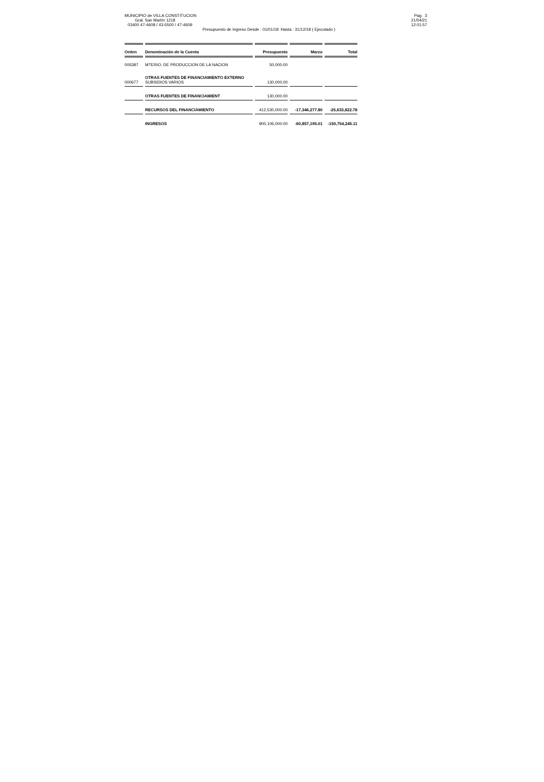MUNICIPIO de VILLA CONSTITUCION
Gral. San Martín 1218
03400 47-4608 / 43-5500 / 47-4609
Pag. 3
21/04/21
12:01:57
Presupuesto de Ingreso Desde : 01/01/18 Hasta : 31/12/18 ( Ejecutado )
| Orden | Denominación de la Cuenta | Presupuesto | Marzo | Total |
| --- | --- | --- | --- | --- |
| 005387 | MTERIO. DE PRODUCCION DE LA NACION | 50,000.00 | | |
| 000677 | OTRAS FUENTES DE FINANCIAMIENTO EXTERNO SUBSIDIOS VARIOS | 130,000.00 | | |
| | OTRAS FUENTES DE FINANCIAMIENT | 130,000.00 | | |
| | RECURSOS DEL FINANCIAMIENTO | 412,530,000.00 | -17,346,277.80 | -25,633,822.78 |
| | INGRESOS | 900,106,000.00 | -60,857,195.01 | -150,754,245.11 |